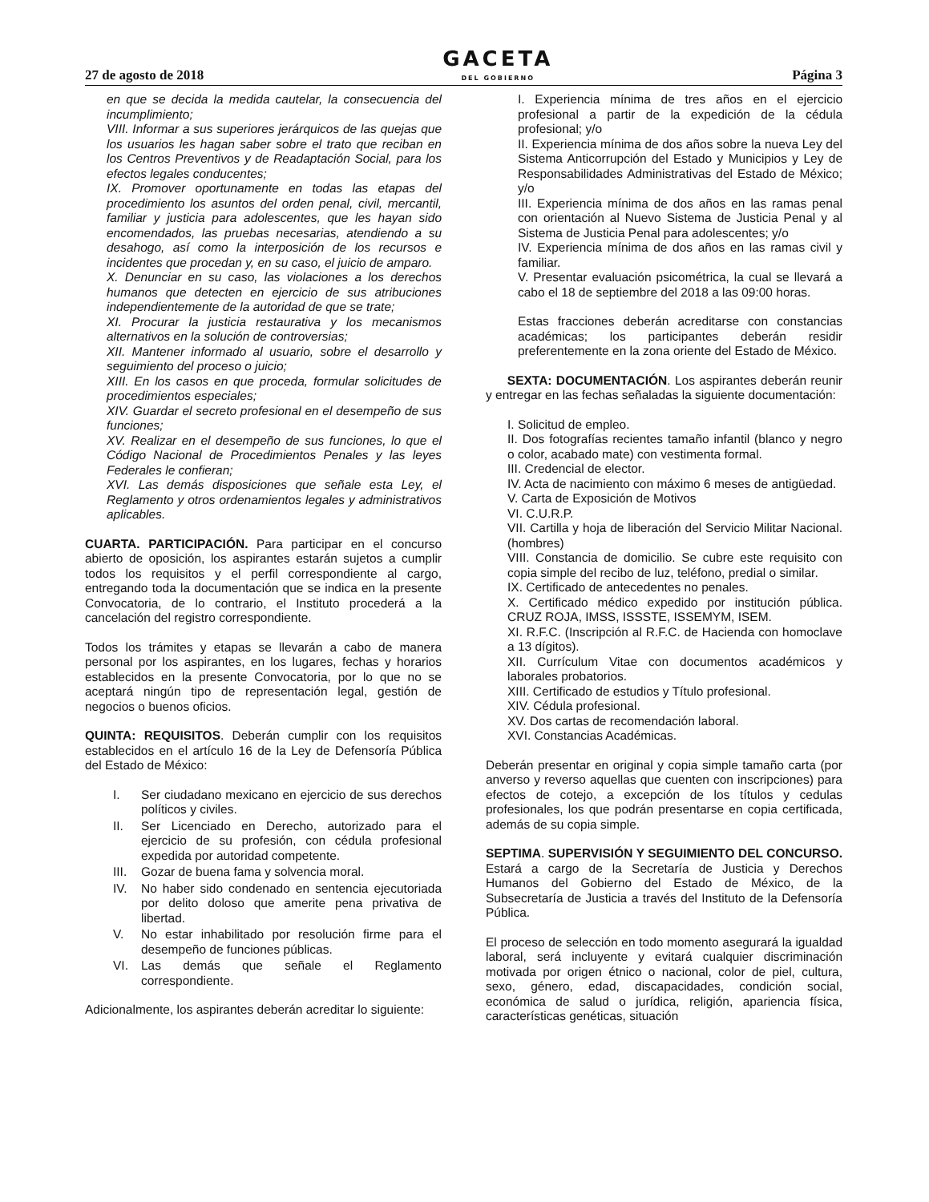27 de agosto de 2018
GACETA
DEL GOBIERNO
Página 3
en que se decida la medida cautelar, la consecuencia del incumplimiento;
VIII. Informar a sus superiores jerárquicos de las quejas que los usuarios les hagan saber sobre el trato que reciban en los Centros Preventivos y de Readaptación Social, para los efectos legales conducentes;
IX. Promover oportunamente en todas las etapas del procedimiento los asuntos del orden penal, civil, mercantil, familiar y justicia para adolescentes, que les hayan sido encomendados, las pruebas necesarias, atendiendo a su desahogo, así como la interposición de los recursos e incidentes que procedan y, en su caso, el juicio de amparo.
X. Denunciar en su caso, las violaciones a los derechos humanos que detecten en ejercicio de sus atribuciones independientemente de la autoridad de que se trate;
XI. Procurar la justicia restaurativa y los mecanismos alternativos en la solución de controversias;
XII. Mantener informado al usuario, sobre el desarrollo y seguimiento del proceso o juicio;
XIII. En los casos en que proceda, formular solicitudes de procedimientos especiales;
XIV. Guardar el secreto profesional en el desempeño de sus funciones;
XV. Realizar en el desempeño de sus funciones, lo que el Código Nacional de Procedimientos Penales y las leyes Federales le confieran;
XVI. Las demás disposiciones que señale esta Ley, el Reglamento y otros ordenamientos legales y administrativos aplicables.
CUARTA. PARTICIPACIÓN. Para participar en el concurso abierto de oposición, los aspirantes estarán sujetos a cumplir todos los requisitos y el perfil correspondiente al cargo, entregando toda la documentación que se indica en la presente Convocatoria, de lo contrario, el Instituto procederá a la cancelación del registro correspondiente.
Todos los trámites y etapas se llevarán a cabo de manera personal por los aspirantes, en los lugares, fechas y horarios establecidos en la presente Convocatoria, por lo que no se aceptará ningún tipo de representación legal, gestión de negocios o buenos oficios.
QUINTA: REQUISITOS. Deberán cumplir con los requisitos establecidos en el artículo 16 de la Ley de Defensoría Pública del Estado de México:
I. Ser ciudadano mexicano en ejercicio de sus derechos políticos y civiles.
II. Ser Licenciado en Derecho, autorizado para el ejercicio de su profesión, con cédula profesional expedida por autoridad competente.
III.
Gozar de buena fama y solvencia moral.
IV. No haber sido condenado en sentencia ejecutoriada por delito doloso que amerite pena privativa de libertad.
V. No estar inhabilitado por resolución firme para el desempeño de funciones públicas.
VI. Las demás que señale el Reglamento correspondiente.
Adicionalmente, los aspirantes deberán acreditar lo siguiente:
I. Experiencia mínima de tres años en el ejercicio profesional a partir de la expedición de la cédula profesional; y/o
II. Experiencia mínima de dos años sobre la nueva Ley del Sistema Anticorrupción del Estado y Municipios y Ley de Responsabilidades Administrativas del Estado de México; y/o
III. Experiencia mínima de dos años en las ramas penal con orientación al Nuevo Sistema de Justicia Penal y al Sistema de Justicia Penal para adolescentes; y/o
IV. Experiencia mínima de dos años en las ramas civil y familiar.
V. Presentar evaluación psicométrica, la cual se llevará a cabo el 18 de septiembre del 2018 a las 09:00 horas.
Estas fracciones deberán acreditarse con constancias académicas; los participantes deberán residir preferentemente en la zona oriente del Estado de México.
SEXTA: DOCUMENTACIÓN. Los aspirantes deberán reunir y entregar en las fechas señaladas la siguiente documentación:
I. Solicitud de empleo.
II. Dos fotografías recientes tamaño infantil (blanco y negro o color, acabado mate) con vestimenta formal.
III. Credencial de elector.
IV. Acta de nacimiento con máximo 6 meses de antigüedad.
V. Carta de Exposición de Motivos
VI. C.U.R.P.
VII. Cartilla y hoja de liberación del Servicio Militar Nacional. (hombres)
VIII. Constancia de domicilio. Se cubre este requisito con copia simple del recibo de luz, teléfono, predial o similar.
IX. Certificado de antecedentes no penales.
X. Certificado médico expedido por institución pública. CRUZ ROJA, IMSS, ISSSTE, ISSEMYM, ISEM.
XI. R.F.C. (Inscripción al R.F.C. de Hacienda con homoclave a 13 dígitos).
XII. Currículum Vitae con documentos académicos y laborales probatorios.
XIII. Certificado de estudios y Título profesional.
XIV. Cédula profesional.
XV. Dos cartas de recomendación laboral.
XVI. Constancias Académicas.
Deberán presentar en original y copia simple tamaño carta (por anverso y reverso aquellas que cuenten con inscripciones) para efectos de cotejo, a excepción de los títulos y cedulas profesionales, los que podrán presentarse en copia certificada, además de su copia simple.
SEPTIMA. SUPERVISIÓN Y SEGUIMIENTO DEL CONCURSO. Estará a cargo de la Secretaría de Justicia y Derechos Humanos del Gobierno del Estado de México, de la Subsecretaría de Justicia a través del Instituto de la Defensoría Pública.
El proceso de selección en todo momento asegurará la igualdad laboral, será incluyente y evitará cualquier discriminación motivada por origen étnico o nacional, color de piel, cultura, sexo, género, edad, discapacidades, condición social, económica de salud o jurídica, religión, apariencia física, características genéticas, situación